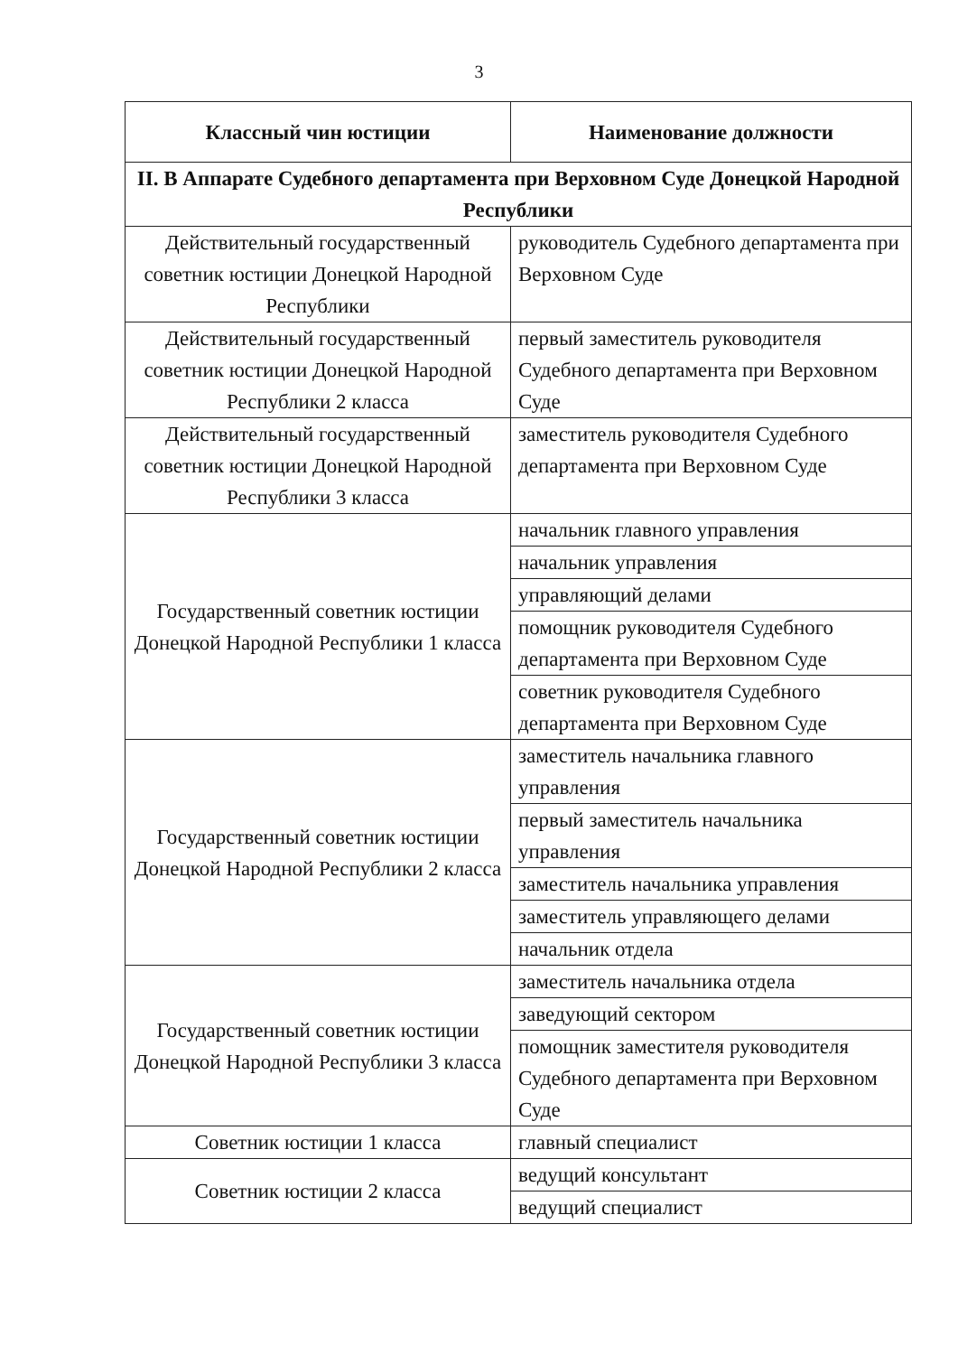3
| Классный чин юстиции | Наименование должности |
| --- | --- |
| II. В Аппарате Судебного департамента при Верховном Суде Донецкой Народной Республики | |
| Действительный государственный советник юстиции Донецкой Народной Республики | руководитель Судебного департамента при Верховном Суде |
| Действительный государственный советник юстиции Донецкой Народной Республики 2 класса | первый заместитель руководителя Судебного департамента при Верховном Суде |
| Действительный государственный советник юстиции Донецкой Народной Республики 3 класса | заместитель руководителя Судебного департамента при Верховном Суде |
| Государственный советник юстиции Донецкой Народной Республики 1 класса | начальник главного управления |
| | начальник управления |
| | управляющий делами |
| | помощник руководителя Судебного департамента при Верховном Суде |
| | советник руководителя Судебного департамента при Верховном Суде |
| Государственный советник юстиции Донецкой Народной Республики 2 класса | заместитель начальника главного управления |
| | первый заместитель начальника управления |
| | заместитель начальника управления |
| | заместитель управляющего делами |
| | начальник отдела |
| Государственный советник юстиции Донецкой Народной Республики 3 класса | заместитель начальника отдела |
| | заведующий сектором |
| | помощник заместителя руководителя Судебного департамента при Верховном Суде |
| Советник юстиции 1 класса | главный специалист |
| Советник юстиции 2 класса | ведущий консультант |
| | ведущий специалист |